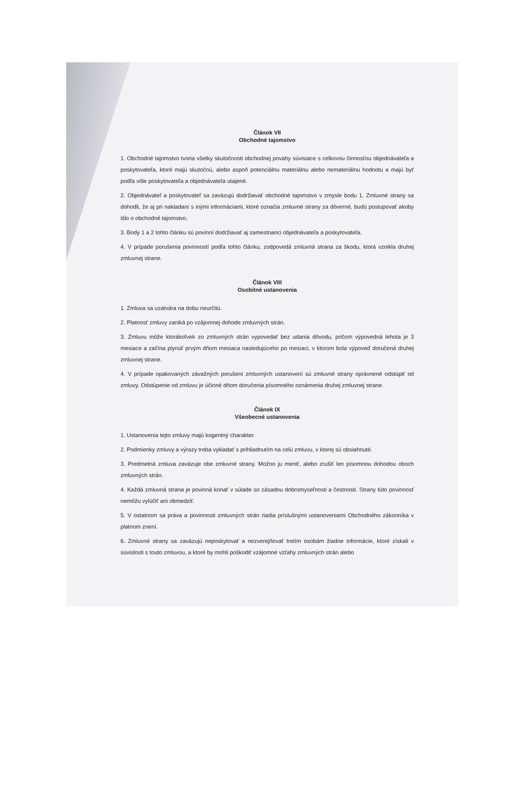Článok VII
Obchodné tajomstvo
1. Obchodné tajomstvo tvoria všetky skutočnosti obchodnej povahy súvisiace s celkovou činnosťou objednávateľa a poskytovateľa, ktoré majú skutočnú, alebo aspoň potenciálnu materiálnu alebo nemateriálnu hodnotu a majú byť podľa vôle poskytovateľa a objednávateľa utajené.
2. Objednávateľ a poskytovateľ sa zaväzujú dodržiavať obchodné tajomstvo v zmysle bodu 1. Zmluvné strany sa dohodli, že aj pri nakladaní s inými informáciami, ktoré označia zmluvné strany za dôverné, budú postupovať akoby išlo o obchodné tajomstvo.
3. Body 1 a 2 tohto článku sú povinní dodržiavať aj zamestnanci objednávateľa a poskytovateľa.
4. V prípade porušenia povinností podľa tohto článku, zodpovedá zmluvná strana za škodu, ktorá vznikla druhej zmluvnej strane.
Článok VIII
Osobitné ustanovenia
1. Zmluva sa uzatvára na dobu neurčitú.
2. Platnosť zmluvy zaniká po vzájomnej dohode zmluvných strán.
3. Zmluvu môže ktorákoľvek zo zmluvných strán vypovedať bez udania dôvodu, pričom výpovedná lehota je 3 mesiace a začína plynúť prvým dňom mesiaca nasledujúceho po mesiaci, v ktorom bola výpoveď doručená druhej zmluvnej strane.
4. V prípade opakovaných závažných porušení zmluvných ustanovení sú zmluvné strany oprávnené odstúpiť od zmluvy. Odstúpenie od zmluvu je účinné dňom doručenia písomného oznámenia druhej zmluvnej strane.
Článok IX
Všeobecné ustanovenia
1. Ustanovenia tejto zmluvy majú kogentný charakter.
2. Podmienky zmluvy a výrazy treba vykladať s prihliadnutím na celú zmluvu, v ktorej sú obsiahnuté.
3. Predmetná zmluva zaväzuje obe zmluvné strany. Možno ju meniť, alebo zrušiť len písomnou dohodou oboch zmluvných strán.
4. Každá zmluvná strana je povinná konať v súlade so zásadou dobromyseľnosti a čestnosti. Strany túto povinnosť nemôžu vylúčiť ani obmedziť.
5. V ostatnom sa práva a povinnosti zmluvných strán riadia príslušnými ustanoveniami Obchodného zákonníka v platnom znení.
6. Zmluvné strany sa zaväzujú neposkytovať a nezverejňovať tretím osobám žiadne informácie, ktoré získali v súvislosti s touto zmluvou, a ktoré by mohli poškodiť vzájomné vzťahy zmluvných strán alebo